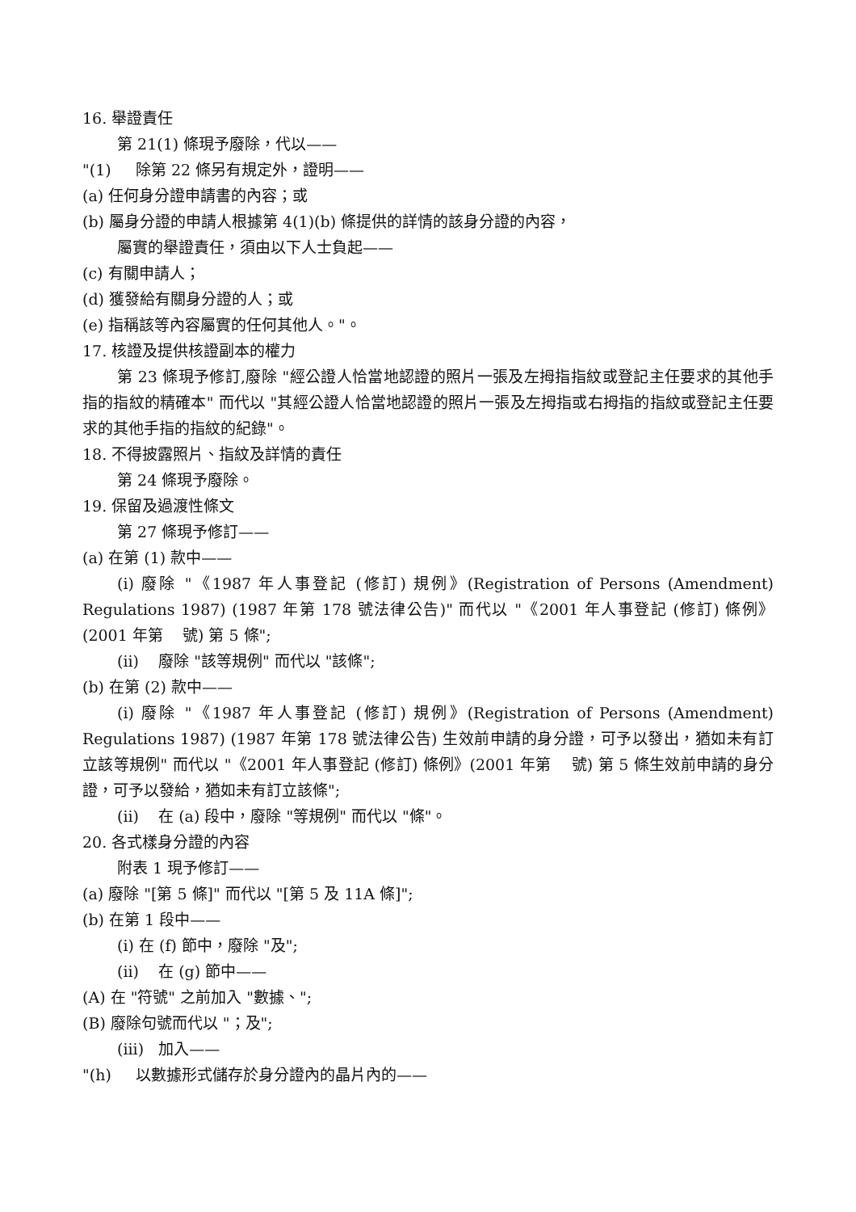16. 舉證責任
第 21(1) 條現予廢除，代以——
"(1) 除第 22 條另有規定外，證明——
(a) 任何身分證申請書的內容；或
(b) 屬身分證的申請人根據第 4(1)(b) 條提供的詳情的該身分證的內容，
屬實的舉證責任，須由以下人士負起——
(c) 有關申請人；
(d) 獲發給有關身分證的人；或
(e) 指稱該等內容屬實的任何其他人。"。
17. 核證及提供核證副本的權力
第 23 條現予修訂,廢除 "經公證人恰當地認證的照片一張及左拇指指紋或登記主任要求的其他手指的指紋的精確本" 而代以 "其經公證人恰當地認證的照片一張及左拇指或右拇指的指紋或登記主任要求的其他手指的指紋的紀錄"。
18. 不得披露照片、指紋及詳情的責任
第 24 條現予廢除。
19. 保留及過渡性條文
第 27 條現予修訂——
(a) 在第 (1) 款中——
(i) 廢除 "《1987 年人事登記 (修訂) 規例》(Registration of Persons (Amendment) Regulations 1987) (1987 年第 178 號法律公告)" 而代以 "《2001 年人事登記 (修訂) 條例》(2001 年第 號) 第 5 條";
(ii) 廢除 "該等規例" 而代以 "該條";
(b) 在第 (2) 款中——
(i) 廢除 "《1987 年人事登記 (修訂) 規例》(Registration of Persons (Amendment) Regulations 1987) (1987 年第 178 號法律公告) 生效前申請的身分證，可予以發出，猶如未有訂立該等規例" 而代以 "《2001 年人事登記 (修訂) 條例》(2001 年第 號) 第 5 條生效前申請的身分證，可予以發給，猶如未有訂立該條";
(ii) 在 (a) 段中，廢除 "等規例" 而代以 "條"。
20. 各式樣身分證的內容
附表 1 現予修訂——
(a) 廢除 "[第 5 條]" 而代以 "[第 5 及 11A 條]";
(b) 在第 1 段中——
(i) 在 (f) 節中，廢除 "及";
(ii) 在 (g) 節中——
(A) 在 "符號" 之前加入 "數據、";
(B) 廢除句號而代以 "；及";
(iii) 加入——
"(h) 以數據形式儲存於身分證內的晶片內的——